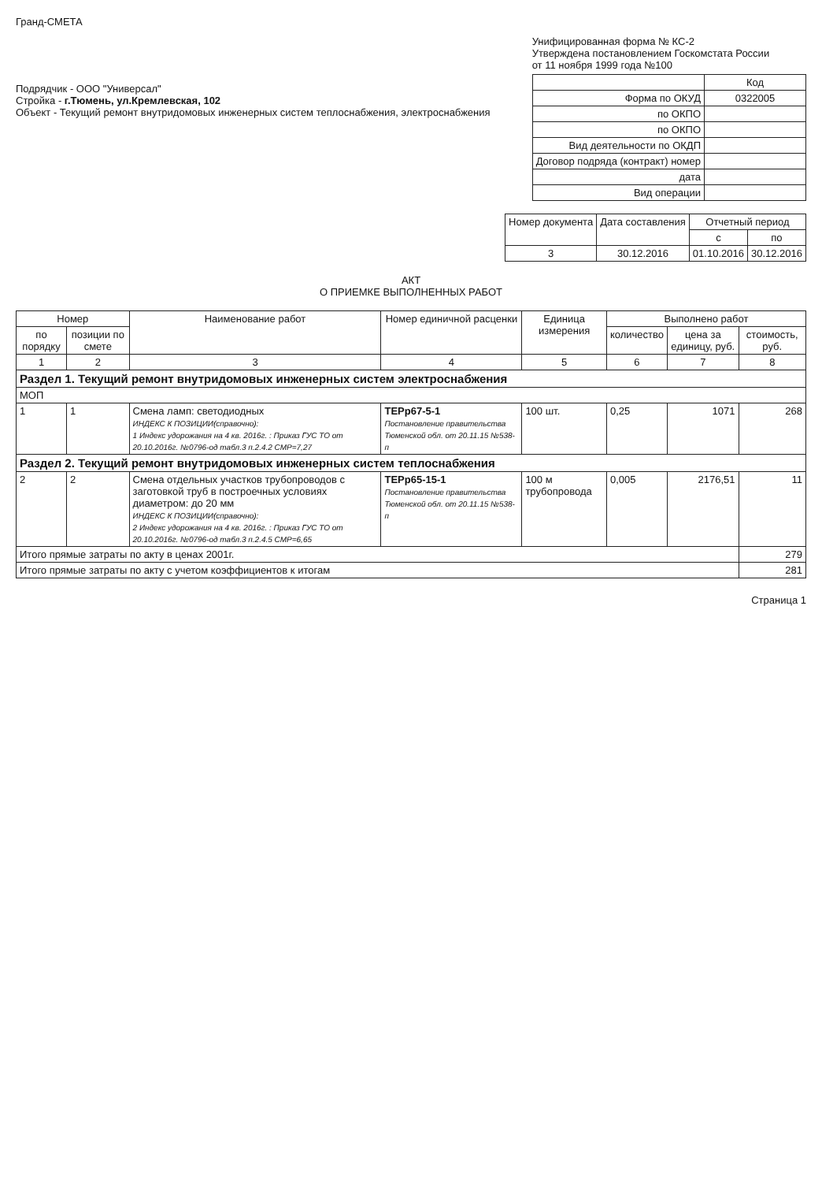Гранд-СМЕТА
Подрядчик - ООО "Универсал"
Стройка - г.Тюмень, ул.Кремлевская, 102
Объект - Текущий ремонт внутридомовых инженерных систем теплоснабжения, электроснабжения
Унифицированная форма № КС-2
Утверждена постановлением Госкомстата России
от 11 ноября 1999 года №100
| | Код |
| Форма по ОКУД | 0322005 |
| по ОКПО | |
| по ОКПО | |
| Вид деятельности по ОКДП | |
| Договор подряда (контракт) номер | |
| дата | |
| Вид операции | |
| Номер документа | Дата составления | Отчетный период | |
| --- | --- | --- | --- |
| | | с | по |
| 3 | 30.12.2016 | 01.10.2016 | 30.12.2016 |
АКТ
О ПРИЕМКЕ ВЫПОЛНЕННЫХ РАБОТ
| Номер | | Наименование работ | Номер единичной расценки | Единица измерения | Выполнено работ | | |
| --- | --- | --- | --- | --- | --- | --- | --- |
| по порядку | позиции по смете | | | | количество | цена за единицу, руб. | стоимость, руб. |
| 1 | 2 | 3 | 4 | 5 | 6 | 7 | 8 |
| Раздел 1. Текущий ремонт внутридомовых инженерных систем электроснабжения | | | | | | | |
| МОП | | | | | | | |
| 1 | 1 | Смена ламп: светодиодных ИНДЕКС К ПОЗИЦИИ(справочно): 1 Индекс удорожания на 4 кв. 2016г. : Приказ ГУС ТО от 20.10.2016г. №0796-од табл.3 п.2.4.2 СМР=7,27 | ТЕРр67-5-1 Постановление правительства Тюменской обл. от 20.11.15 №538-п | 100 шт. | 0,25 | 1071 | 268 |
| Раздел 2. Текущий ремонт внутридомовых инженерных систем теплоснабжения | | | | | | | |
| 2 | 2 | Смена отдельных участков трубопроводов с заготовкой труб в построечных условиях диаметром: до 20 мм ИНДЕКС К ПОЗИЦИИ(справочно): 2 Индекс удорожания на 4 кв. 2016г. : Приказ ГУС ТО от 20.10.2016г. №0796-од табл.3 п.2.4.5 СМР=6,65 | ТЕРр65-15-1 Постановление правительства Тюменской обл. от 20.11.15 №538-п | 100 м трубопровода | 0,005 | 2176,51 | 11 |
| Итого прямые затраты по акту в ценах 2001г. | | | | | | | 279 |
| Итого прямые затраты по акту с учетом коэффициентов к итогам | | | | | | | 281 |
Страница 1